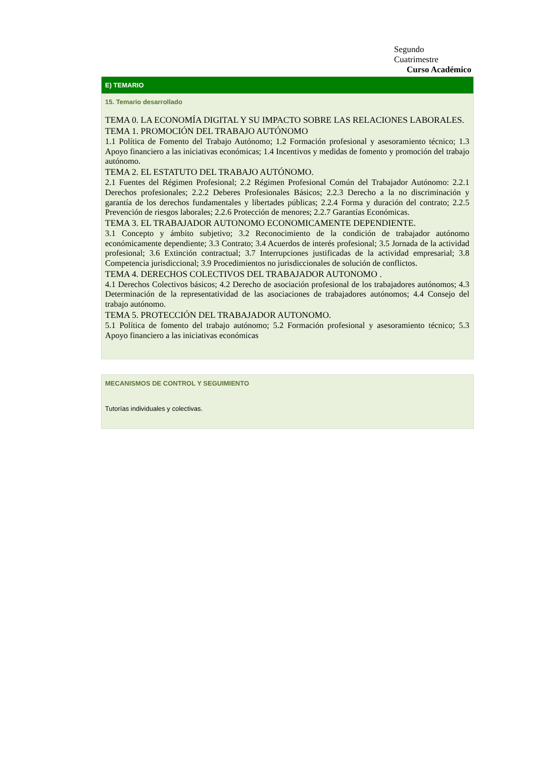Segundo
Cuatrimestre
Curso Académico
E) TEMARIO
15. Temario desarrollado
TEMA 0. LA ECONOMÍA DIGITAL Y SU IMPACTO SOBRE LAS RELACIONES LABORALES.
TEMA 1. PROMOCIÓN DEL TRABAJO AUTÓNOMO
1.1 Política de Fomento del Trabajo Autónomo; 1.2 Formación profesional y asesoramiento técnico; 1.3 Apoyo financiero a las iniciativas económicas; 1.4 Incentivos y medidas de fomento y promoción del trabajo autónomo.
TEMA 2. EL ESTATUTO DEL TRABAJO AUTÓNOMO.
2.1 Fuentes del Régimen Profesional; 2.2 Régimen Profesional Común del Trabajador Autónomo: 2.2.1 Derechos profesionales; 2.2.2 Deberes Profesionales Básicos; 2.2.3 Derecho a la no discriminación y garantía de los derechos fundamentales y libertades públicas; 2.2.4 Forma y duración del contrato; 2.2.5 Prevención de riesgos laborales; 2.2.6 Protección de menores; 2.2.7 Garantías Económicas.
TEMA 3. EL TRABAJADOR AUTONOMO ECONOMICAMENTE DEPENDIENTE.
3.1 Concepto y ámbito subjetivo; 3.2 Reconocimiento de la condición de trabajador autónomo económicamente dependiente; 3.3 Contrato; 3.4 Acuerdos de interés profesional; 3.5 Jornada de la actividad profesional; 3.6 Extinción contractual; 3.7 Interrupciones justificadas de la actividad empresarial; 3.8 Competencia jurisdiccional; 3.9 Procedimientos no jurisdiccionales de solución de conflictos.
TEMA 4. DERECHOS COLECTIVOS DEL TRABAJADOR AUTONOMO .
4.1 Derechos Colectivos básicos; 4.2 Derecho de asociación profesional de los trabajadores autónomos; 4.3 Determinación de la representatividad de las asociaciones de trabajadores autónomos; 4.4 Consejo del trabajo autónomo.
TEMA 5. PROTECCIÓN DEL TRABAJADOR AUTONOMO.
5.1 Política de fomento del trabajo autónomo; 5.2 Formación profesional y asesoramiento técnico; 5.3 Apoyo financiero a las iniciativas económicas
MECANISMOS DE CONTROL Y SEGUIMIENTO
Tutorías individuales y colectivas.